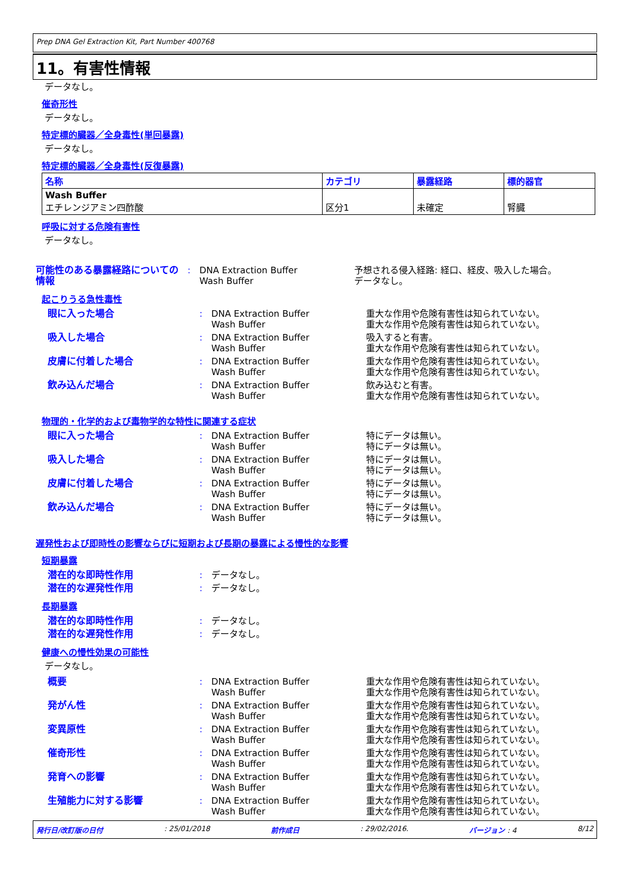Prep DNA Gel Extraction Kit, Part Number 400768
11。有害性情報
データなし。
催奇形性
データなし。
特定標的臓器／全身毒性(単回暴露)
データなし。
特定標的臓器／全身毒性(反復暴露)
| 名称 | カテゴリ | 暴露経路 | 標的器官 |
| --- | --- | --- | --- |
| Wash Buffer エチレンジアミン四酢酸 | 区分1 | 未確定 | 腎臓 |
呼吸に対する危険有害性
データなし。
| 可能性のある暴露経路についての情報 | : | DNA Extraction Buffer Wash Buffer | 予想される侵入経路: 経口、経皮、吸入した場合。 データなし。 |
起こりうる急性毒性
| 眼に入った場合 | : | DNA Extraction Buffer Wash Buffer | 重大な作用や危険有害性は知られていない。 重大な作用や危険有害性は知られていない。 |
| 吸入した場合 | : | DNA Extraction Buffer Wash Buffer | 吸入すると有害。 重大な作用や危険有害性は知られていない。 |
| 皮膚に付着した場合 | : | DNA Extraction Buffer Wash Buffer | 重大な作用や危険有害性は知られていない。 重大な作用や危険有害性は知られていない。 |
| 飲み込んだ場合 | : | DNA Extraction Buffer Wash Buffer | 飲み込むと有害。 重大な作用や危険有害性は知られていない。 |
物理的・化学的および毒物学的な特性に関連する症状
| 眼に入った場合 | : | DNA Extraction Buffer Wash Buffer | 特にデータは無い。 特にデータは無い。 |
| 吸入した場合 | : | DNA Extraction Buffer Wash Buffer | 特にデータは無い。 特にデータは無い。 |
| 皮膚に付着した場合 | : | DNA Extraction Buffer Wash Buffer | 特にデータは無い。 特にデータは無い。 |
| 飲み込んだ場合 | : | DNA Extraction Buffer Wash Buffer | 特にデータは無い。 特にデータは無い。 |
遅発性および即時性の影響ならびに短期および長期の暴露による慢性的な影響
短期暴露
| 潜在的な即時性作用 | : | データなし。 |
| 潜在的な遅発性作用 | : | データなし。 |
長期暴露
| 潜在的な即時性作用 | : | データなし。 |
| 潜在的な遅発性作用 | : | データなし。 |
健康への慢性効果の可能性
データなし。
| 概要 | : | DNA Extraction Buffer Wash Buffer | 重大な作用や危険有害性は知られていない。 重大な作用や危険有害性は知られていない。 |
| 発がん性 | : | DNA Extraction Buffer Wash Buffer | 重大な作用や危険有害性は知られていない。 重大な作用や危険有害性は知られていない。 |
| 変異原性 | : | DNA Extraction Buffer Wash Buffer | 重大な作用や危険有害性は知られていない。 重大な作用や危険有害性は知られていない。 |
| 催奇形性 | : | DNA Extraction Buffer Wash Buffer | 重大な作用や危険有害性は知られていない。 重大な作用や危険有害性は知られていない。 |
| 発育への影響 | : | DNA Extraction Buffer Wash Buffer | 重大な作用や危険有害性は知られていない。 重大な作用や危険有害性は知られていない。 |
| 生殖能力に対する影響 | : | DNA Extraction Buffer Wash Buffer | 重大な作用や危険有害性は知られていない。 重大な作用や危険有害性は知られていない。 |
発行日/改訂版の日付: 25/01/2018 前作成日: 29/02/2016. バージョン : 4 8/12